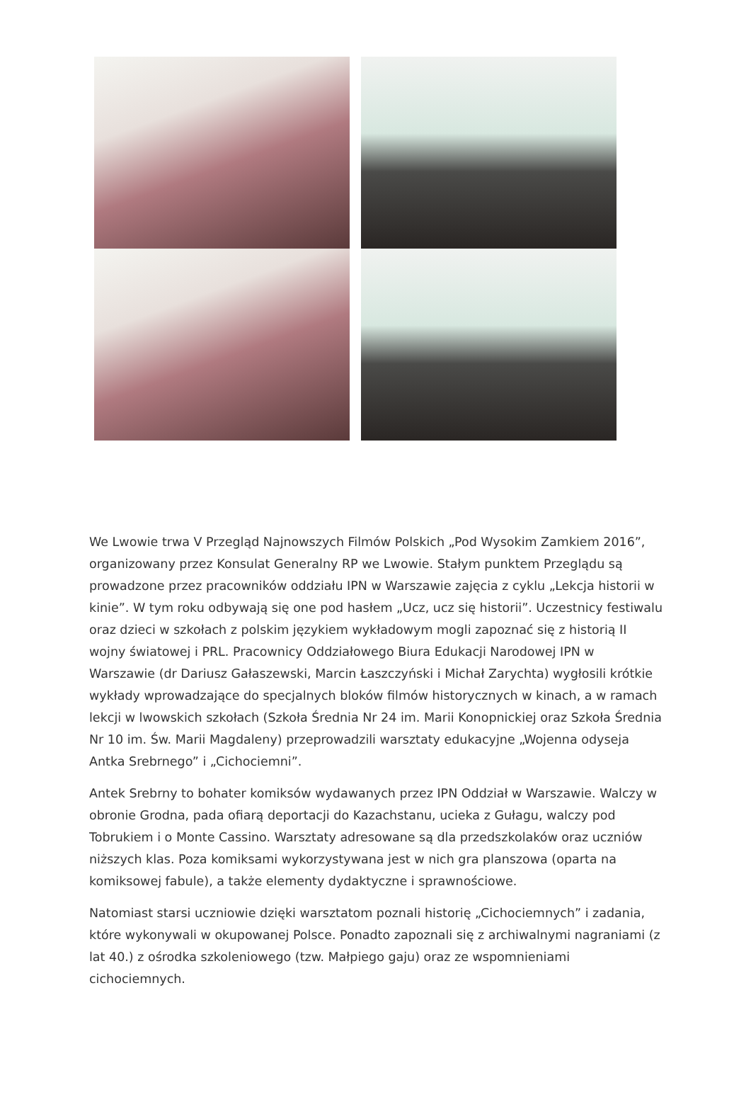We Lwowie trwa V Przegląd Najnowszych Filmów Polskich „Pod Wysokim Zamkiem 2016”, organizowany przez Konsulat Generalny RP we Lwowie. Stałym punktem Przeglądu są prowadzone przez pracowników oddziału IPN w Warszawie zajęcia z cyklu „Lekcja historii w kinie”. W tym roku odbywają się one pod hasłem „Ucz, ucz się historii”. Uczestnicy festiwalu oraz dzieci w szkołach z polskim językiem wykładowym mogli zapoznać się z historią II wojny światowej i PRL. Pracownicy Oddziałowego Biura Edukacji Narodowej IPN w Warszawie (dr Dariusz Gałaszewski, Marcin Łaszczyński i Michał Zarychta) wygłosili krótkie wykłady wprowadzające do specjalnych bloków filmów historycznych w kinach, a w ramach lekcji w lwowskich szkołach (Szkoła Średnia Nr 24 im. Marii Konopnickiej oraz Szkoła Średnia Nr 10 im. Św. Marii Magdaleny) przeprowadzili warsztaty edukacyjne „Wojenna odyseja Antka Srebrnego” i „Cichociemni”.
Antek Srebrny to bohater komiksów wydawanych przez IPN Oddział w Warszawie. Walczy w obronie Grodna, pada ofiarą deportacji do Kazachstanu, ucieka z Gułagu, walczy pod Tobrukiem i o Monte Cassino. Warsztaty adresowane są dla przedszkolaków oraz uczniów niższych klas. Poza komiksami wykorzystywana jest w nich gra planszowa (oparta na komiksowej fabule), a także elementy dydaktyczne i sprawnościowe.
Natomiast starsi uczniowie dzięki warsztatom poznali historię „Cichociemnych” i zadania, które wykonywali w okupowanej Polsce. Ponadto zapoznali się z archiwalnymi nagraniami (z lat 40.) z ośrodka szkoleniowego (tzw. Małpiego gaju) oraz ze wspomnieniami cichociemnych.